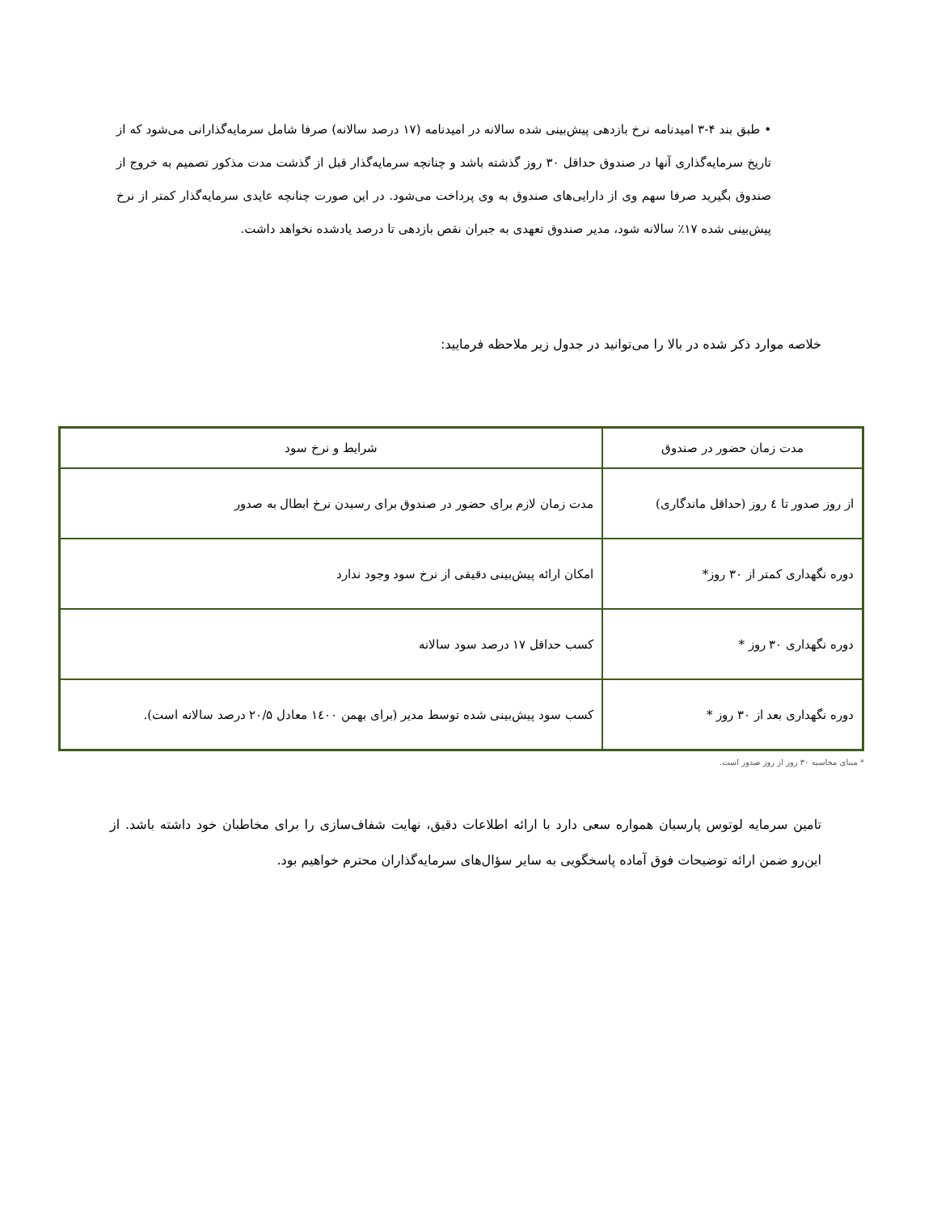• طبق بند ۴-۳ امیدنامه نرخ بازدهی پیش‌بینی شده سالانه در امیدنامه (۱۷ درصد سالانه) صرفا شامل سرمایه‌گذارانی می‌شود که از تاریخ سرمایه‌گذاری آنها در صندوق حداقل ۳۰ روز گذشته باشد و چنانچه سرمایه‌گذار قبل از گذشت مدت مذکور تصمیم به خروج از صندوق بگیرید صرفا سهم وی از دارایی‌های صندوق به وی پرداخت می‌شود. در این صورت چنانچه عایدی سرمایه‌گذار کمتر از نرخ پیش‌بینی شده ۱۷٪ سالانه شود، مدیر صندوق تعهدی به جبران نقص بازدهی تا درصد یادشده نخواهد داشت.
خلاصه موارد ذکر شده در بالا را می‌توانید در جدول زیر ملاحظه فرمایید:
| مدت زمان حضور در صندوق | شرایط و نرخ سود |
| --- | --- |
| از روز صدور تا ٤ روز (حداقل ماندگاری) | مدت زمان لازم برای حضور در صندوق برای رسیدن نرخ ابطال به صدور |
| دوره نگهداری کمتر از ۳۰ روز* | امکان ارائه پیش‌بینی دقیقی از نرخ سود وجود ندارد |
| دوره نگهداری ۳۰ روز * | کسب حداقل ۱۷ درصد سود سالانه |
| دوره نگهداری بعد از ۳۰ روز * | کسب سود پیش‌بینی شده توسط مدیر (برای بهمن ۱٤۰۰ معادل ۲۰/۵ درصد سالانه است). |
* مبنای محاسبه ۳۰ روز از روز صدور است.
تامین سرمایه لوتوس پارسیان همواره سعی دارد با ارائه اطلاعات دقیق، نهایت شفاف‌سازی را برای مخاطبان خود داشته باشد. از این‌رو ضمن ارائه توضیحات فوق آماده پاسخگویی به سایر سؤال‌های سرمایه‌گذاران محترم خواهیم بود.